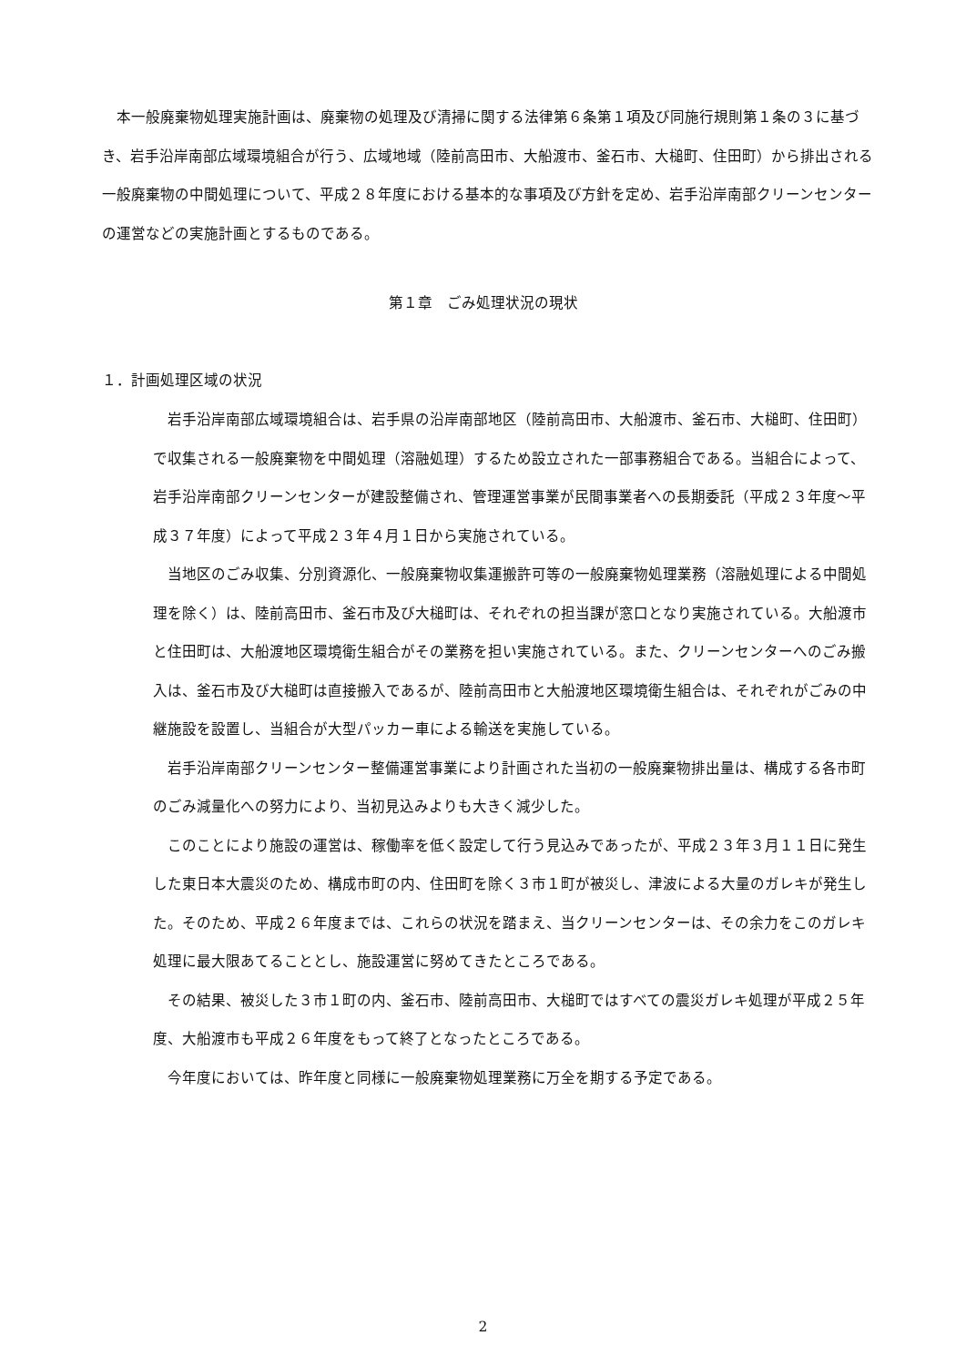本一般廃棄物処理実施計画は、廃棄物の処理及び清掃に関する法律第６条第１項及び同施行規則第１条の３に基づき、岩手沿岸南部広域環境組合が行う、広域地域（陸前高田市、大船渡市、釜石市、大槌町、住田町）から排出される一般廃棄物の中間処理について、平成２８年度における基本的な事項及び方針を定め、岩手沿岸南部クリーンセンターの運営などの実施計画とするものである。
第１章　ごみ処理状況の現状
１．計画処理区域の状況
岩手沿岸南部広域環境組合は、岩手県の沿岸南部地区（陸前高田市、大船渡市、釜石市、大槌町、住田町）で収集される一般廃棄物を中間処理（溶融処理）するため設立された一部事務組合である。当組合によって、岩手沿岸南部クリーンセンターが建設整備され、管理運営事業が民間事業者への長期委託（平成２３年度～平成３７年度）によって平成２３年４月１日から実施されている。
当地区のごみ収集、分別資源化、一般廃棄物収集運搬許可等の一般廃棄物処理業務（溶融処理による中間処理を除く）は、陸前高田市、釜石市及び大槌町は、それぞれの担当課が窓口となり実施されている。大船渡市と住田町は、大船渡地区環境衛生組合がその業務を担い実施されている。また、クリーンセンターへのごみ搬入は、釜石市及び大槌町は直接搬入であるが、陸前高田市と大船渡地区環境衛生組合は、それぞれがごみの中継施設を設置し、当組合が大型パッカー車による輸送を実施している。
岩手沿岸南部クリーンセンター整備運営事業により計画された当初の一般廃棄物排出量は、構成する各市町のごみ減量化への努力により、当初見込みよりも大きく減少した。
このことにより施設の運営は、稼働率を低く設定して行う見込みであったが、平成２３年３月１１日に発生した東日本大震災のため、構成市町の内、住田町を除く３市１町が被災し、津波による大量のガレキが発生した。そのため、平成２６年度までは、これらの状況を踏まえ、当クリーンセンターは、その余力をこのガレキ処理に最大限あてることとし、施設運営に努めてきたところである。
その結果、被災した３市１町の内、釜石市、陸前高田市、大槌町ではすべての震災ガレキ処理が平成２５年度、大船渡市も平成２６年度をもって終了となったところである。
今年度においては、昨年度と同様に一般廃棄物処理業務に万全を期する予定である。
2